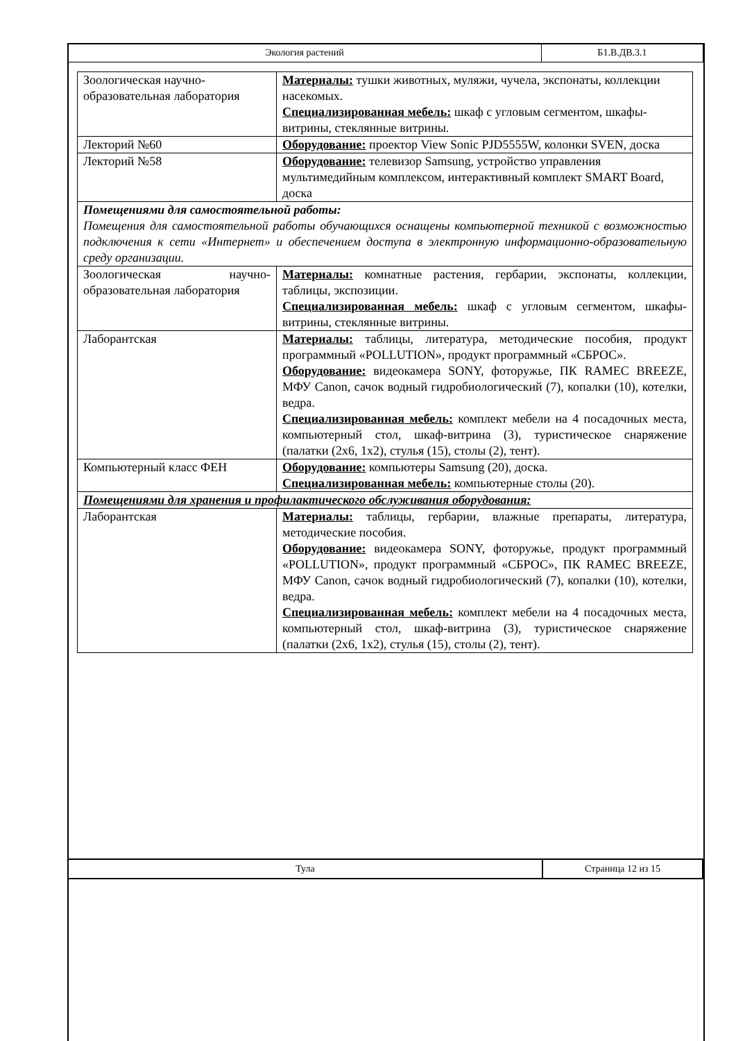| Экология растений | Б1.В.ДВ.3.1 |
| Зоологическая научно-образовательная лаборатория | Материалы: тушки животных, муляжи, чучела, экспонаты, коллекции насекомых. Специализированная мебель: шкаф с угловым сегментом, шкафы-витрины, стеклянные витрины. |
| Лекторий №60 | Оборудование: проектор View Sonic PJD5555W, колонки SVEN, доска |
| Лекторий №58 | Оборудование: телевизор Samsung, устройство управления мультимедийным комплексом, интерактивный комплект SMART Board, доска |
| Помещениями для самостоятельной работы: Помещения для самостоятельной работы обучающихся оснащены компьютерной техникой с возможностью подключения к сети «Интернет» и обеспечением доступа в электронную информационно-образовательную среду организации. | |
| Зоологическая научно-образовательная лаборатория | Материалы: комнатные растения, гербарии, экспонаты, коллекции, таблицы, экспозиции. Специализированная мебель: шкаф с угловым сегментом, шкафы-витрины, стеклянные витрины. |
| Лаборантская | Материалы: таблицы, литература, методические пособия, продукт программный «POLLUTION», продукт программный «СБРОС». Оборудование: видеокамера SONY, фоторужье, ПК RAMEC BREEZE, МФУ Canon, сачок водный гидробиологический (7), копалки (10), котелки, ведра. Специализированная мебель: комплект мебели на 4 посадочных места, компьютерный стол, шкаф-витрина (3), туристическое снаряжение (палатки (2х6, 1х2), стулья (15), столы (2), тент). |
| Компьютерный класс ФЕН | Оборудование: компьютеры Samsung (20), доска. Специализированная мебель: компьютерные столы (20). |
| Помещениями для хранения и профилактического обслуживания оборудования: | |
| Лаборантская | Материалы: таблицы, гербарии, влажные препараты, литература, методические пособия. Оборудование: видеокамера SONY, фоторужье, продукт программный «POLLUTION», продукт программный «СБРОС», ПК RAMEC BREEZE, МФУ Canon, сачок водный гидробиологический (7), копалки (10), котелки, ведра. Специализированная мебель: комплект мебели на 4 посадочных места, компьютерный стол, шкаф-витрина (3), туристическое снаряжение (палатки (2х6, 1х2), стулья (15), столы (2), тент). |
| Тула | Страница 12 из 15 |